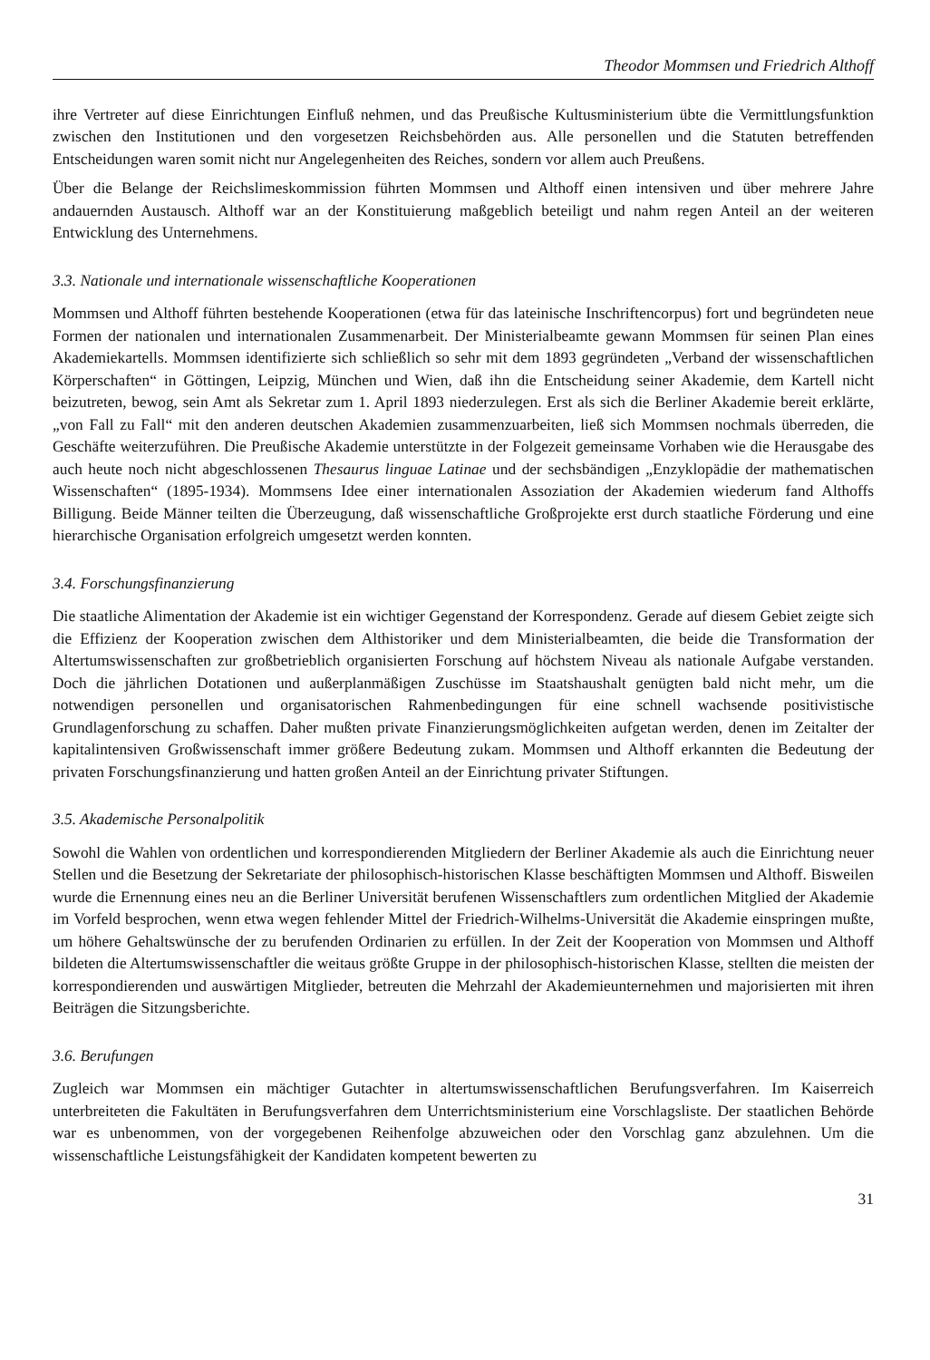Theodor Mommsen und Friedrich Althoff
ihre Vertreter auf diese Einrichtungen Einfluß nehmen, und das Preußische Kultusministerium übte die Vermittlungsfunktion zwischen den Institutionen und den vorgesetzen Reichsbehörden aus. Alle personellen und die Statuten betreffenden Entscheidungen waren somit nicht nur Angelegenheiten des Reiches, sondern vor allem auch Preußens.
Über die Belange der Reichslimeskommission führten Mommsen und Althoff einen intensiven und über mehrere Jahre andauernden Austausch. Althoff war an der Konstituierung maßgeblich beteiligt und nahm regen Anteil an der weiteren Entwicklung des Unternehmens.
3.3. Nationale und internationale wissenschaftliche Kooperationen
Mommsen und Althoff führten bestehende Kooperationen (etwa für das lateinische Inschriftencorpus) fort und begründeten neue Formen der nationalen und internationalen Zusammenarbeit. Der Ministerialbeamte gewann Mommsen für seinen Plan eines Akademiekartells. Mommsen identifizierte sich schließlich so sehr mit dem 1893 gegründeten „Verband der wissenschaftlichen Körperschaften“ in Göttingen, Leipzig, München und Wien, daß ihn die Entscheidung seiner Akademie, dem Kartell nicht beizutreten, bewog, sein Amt als Sekretar zum 1. April 1893 niederzulegen. Erst als sich die Berliner Akademie bereit erklärte, „von Fall zu Fall“ mit den anderen deutschen Akademien zusammenzuarbeiten, ließ sich Mommsen nochmals überreden, die Geschäfte weiterzuführen. Die Preußische Akademie unterstützte in der Folgezeit gemeinsame Vorhaben wie die Herausgabe des auch heute noch nicht abgeschlossenen Thesaurus linguae Latinae und der sechsbändigen „Enzyklopädie der mathematischen Wissenschaften“ (1895-1934). Mommsens Idee einer internationalen Assoziation der Akademien wiederum fand Althoffs Billigung. Beide Männer teilten die Überzeugung, daß wissenschaftliche Großprojekte erst durch staatliche Förderung und eine hierarchische Organisation erfolgreich umgesetzt werden konnten.
3.4. Forschungsfinanzierung
Die staatliche Alimentation der Akademie ist ein wichtiger Gegenstand der Korrespondenz. Gerade auf diesem Gebiet zeigte sich die Effizienz der Kooperation zwischen dem Althistoriker und dem Ministerialbeamten, die beide die Transformation der Altertumswissenschaften zur großbetrieblich organisierten Forschung auf höchstem Niveau als nationale Aufgabe verstanden. Doch die jährlichen Dotationen und außerplanmäßigen Zuschüsse im Staatshaushalt genügten bald nicht mehr, um die notwendigen personellen und organisatorischen Rahmenbedingungen für eine schnell wachsende positivistische Grundlagenforschung zu schaffen. Daher mußten private Finanzierungsmöglichkeiten aufgetan werden, denen im Zeitalter der kapitalintensiven Großwissenschaft immer größere Bedeutung zukam. Mommsen und Althoff erkannten die Bedeutung der privaten Forschungsfinanzierung und hatten großen Anteil an der Einrichtung privater Stiftungen.
3.5. Akademische Personalpolitik
Sowohl die Wahlen von ordentlichen und korrespondierenden Mitgliedern der Berliner Akademie als auch die Einrichtung neuer Stellen und die Besetzung der Sekretariate der philosophisch-historischen Klasse beschäftigten Mommsen und Althoff. Bisweilen wurde die Ernennung eines neu an die Berliner Universität berufenen Wissenschaftlers zum ordentlichen Mitglied der Akademie im Vorfeld besprochen, wenn etwa wegen fehlender Mittel der Friedrich-Wilhelms-Universität die Akademie einspringen mußte, um höhere Gehaltswünsche der zu berufenden Ordinarien zu erfüllen. In der Zeit der Kooperation von Mommsen und Althoff bildeten die Altertumswissenschaftler die weitaus größte Gruppe in der philosophisch-historischen Klasse, stellten die meisten der korrespondierenden und auswärtigen Mitglieder, betreuten die Mehrzahl der Akademieunternehmen und majorisierten mit ihren Beiträgen die Sitzungsberichte.
3.6. Berufungen
Zugleich war Mommsen ein mächtiger Gutachter in altertumswissenschaftlichen Berufungsverfahren. Im Kaiserreich unterbreiteten die Fakultäten in Berufungsverfahren dem Unterrichtsministerium eine Vorschlagsliste. Der staatlichen Behörde war es unbenommen, von der vorgegebenen Reihenfolge abzuweichen oder den Vorschlag ganz abzulehnen. Um die wissenschaftliche Leistungsfähigkeit der Kandidaten kompetent bewerten zu
31